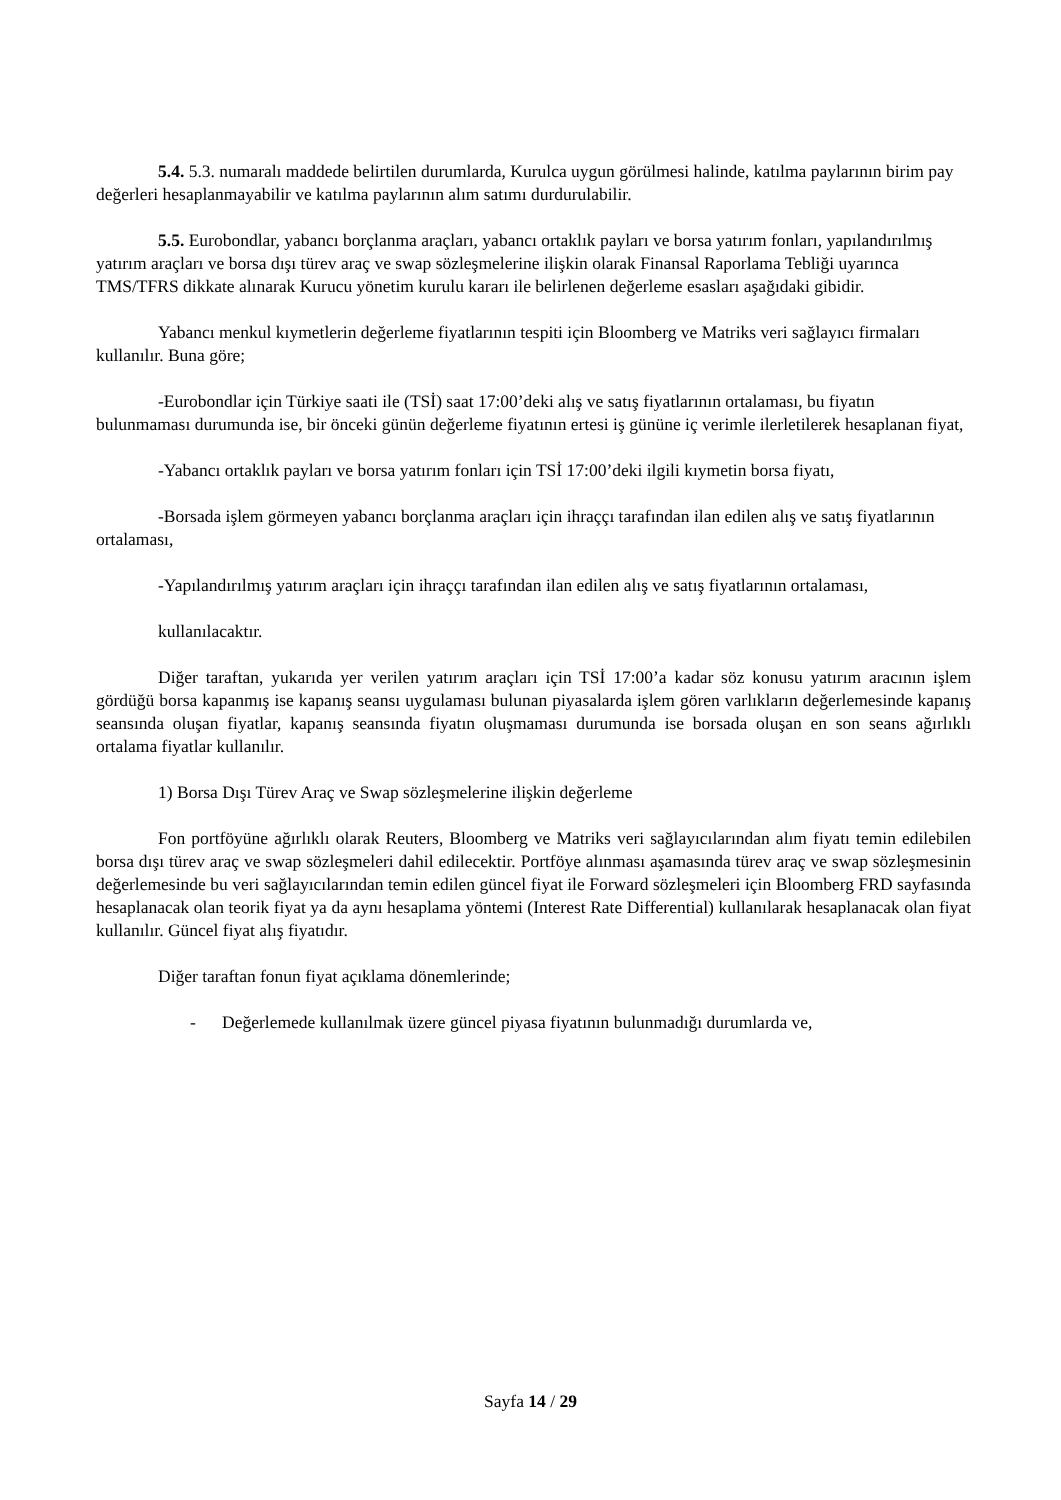5.4. 5.3. numaralı maddede belirtilen durumlarda, Kurulca uygun görülmesi halinde, katılma paylarının birim pay değerleri hesaplanmayabilir ve katılma paylarının alım satımı durdurulabilir.
5.5. Eurobondlar, yabancı borçlanma araçları, yabancı ortaklık payları ve borsa yatırım fonları, yapılandırılmış yatırım araçları ve borsa dışı türev araç ve swap sözleşmelerine ilişkin olarak Finansal Raporlama Tebliği uyarınca TMS/TFRS dikkate alınarak Kurucu yönetim kurulu kararı ile belirlenen değerleme esasları aşağıdaki gibidir.
Yabancı menkul kıymetlerin değerleme fiyatlarının tespiti için Bloomberg ve Matriks veri sağlayıcı firmaları kullanılır. Buna göre;
-Eurobondlar için Türkiye saati ile (TSİ) saat 17:00’deki alış ve satış fiyatlarının ortalaması, bu fiyatın bulunmaması durumunda ise, bir önceki günün değerleme fiyatının ertesi iş gününe iç verimle ilerletilerek hesaplanan fiyat,
-Yabancı ortaklık payları ve borsa yatırım fonları için TSİ 17:00’deki ilgili kıymetin borsa fiyatı,
-Borsada işlem görmeyen yabancı borçlanma araçları için ihraççı tarafından ilan edilen alış ve satış fiyatlarının ortalaması,
-Yapılandırılmış yatırım araçları için ihraççı tarafından ilan edilen alış ve satış fiyatlarının ortalaması,
kullanılacaktır.
Diğer taraftan, yukarıda yer verilen yatırım araçları için TSİ 17:00’a kadar söz konusu yatırım aracının işlem gördüğü borsa kapanmış ise kapanış seansı uygulaması bulunan piyasalarda işlem gören varlıkların değerlemesinde kapanış seansında oluşan fiyatlar, kapanış seansında fiyatın oluşmaması durumunda ise borsada oluşan en son seans ağırlıklı ortalama fiyatlar kullanılır.
1) Borsa Dışı Türev Araç ve Swap sözleşmelerine ilişkin değerleme
Fon portföyüne ağırlıklı olarak Reuters, Bloomberg ve Matriks veri sağlayıcılarından alım fiyatı temin edilebilen borsa dışı türev araç ve swap sözleşmeleri dahil edilecektir. Portföye alınması aşamasında türev araç ve swap sözleşmesinin değerlemesinde bu veri sağlayıcılarından temin edilen güncel fiyat ile Forward sözleşmeleri için Bloomberg FRD sayfasında hesaplanacak olan teorik fiyat ya da aynı hesaplama yöntemi (Interest Rate Differential) kullanılarak hesaplanacak olan fiyat kullanılır. Güncel fiyat alış fiyatıdır.
Diğer taraftan fonun fiyat açıklama dönemlerinde;
- Değerlemede kullanılmak üzere güncel piyasa fiyatının bulunmadığı durumlarda ve,
Sayfa 14 / 29